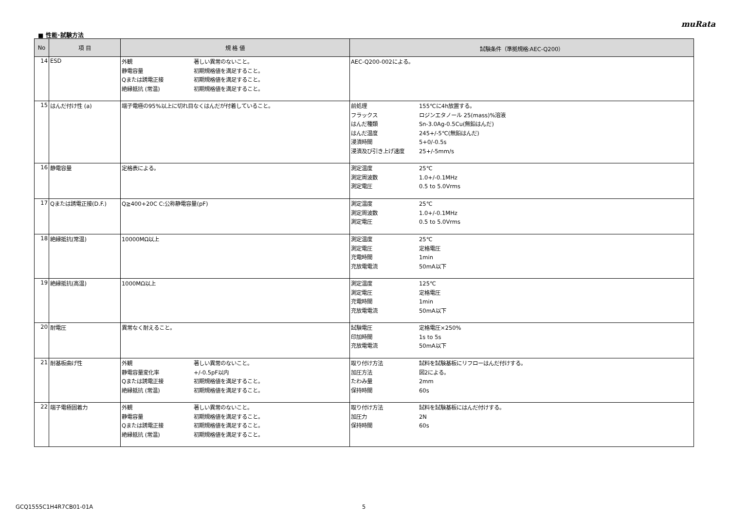muRata
■ 性能･試験方法
| No | 項 目 | 規 格 値 | 試験条件（準拠規格:AEC-Q200） |
| --- | --- | --- | --- |
| 14 | ESD | 外観 著しい異常のないこと。 静電容量 初期規格値を満足すること。 Qまたは誘電正接 初期規格値を満足すること。 絶縁抵抗 (常温) 初期規格値を満足すること。 | AEC-Q200-002による。 |
| 15 | はんだ付け性 (a) | 端子電極の95%以上に切れ目なくはんだが付着していること。 | 前処理 155℃に4h放置する。 フラックス ロジンエタノール 25(mass)%溶液 はんだ種類 Sn-3.0Ag-0.5Cu(無鉛はんだ) はんだ温度 245+/-5℃(無鉛はんだ) 浸漬時間 5+0/-0.5s 浸漬及び引き上げ速度 25+/-5mm/s |
| 16 | 静電容量 | 定格表による。 | 測定温度 25℃ 測定周波数 1.0+/-0.1MHz 測定電圧 0.5 to 5.0Vrms |
| 17 | Qまたは誘電正接(D.F.) | Q≧400+20C C:公称静電容量(pF) | 測定温度 25℃ 測定周波数 1.0+/-0.1MHz 測定電圧 0.5 to 5.0Vrms |
| 18 | 絶縁抵抗(常温) | 10000MΩ以上 | 測定温度 25℃ 測定電圧 定格電圧 充電時間 1min 充放電電流 50mA以下 |
| 19 | 絶縁抵抗(高温) | 1000MΩ以上 | 測定温度 125℃ 測定電圧 定格電圧 充電時間 1min 充放電電流 50mA以下 |
| 20 | 耐電圧 | 異常なく耐えること。 | 試験電圧 定格電圧×250% 印加時間 1s to 5s 充放電電流 50mA以下 |
| 21 | 耐基板曲げ性 | 外観 著しい異常のないこと。 静電容量変化率 +/-0.5pF以内 Qまたは誘電正接 初期規格値を満足すること。 絶縁抵抗 (常温) 初期規格値を満足すること。 | 取り付け方法 試料を試験基板にリフローはんだ付けする。 加圧方法 図2による。 たわみ量 2mm 保持時間 60s |
| 22 | 端子電極固着力 | 外観 著しい異常のないこと。 静電容量 初期規格値を満足すること。 Qまたは誘電正接 初期規格値を満足すること。 絶縁抵抗 (常温) 初期規格値を満足すること。 | 取り付け方法 試料を試験基板にはんだ付けする。 加圧力 2N 保持時間 60s |
GCQ1555C1H4R7CB01-01A 5